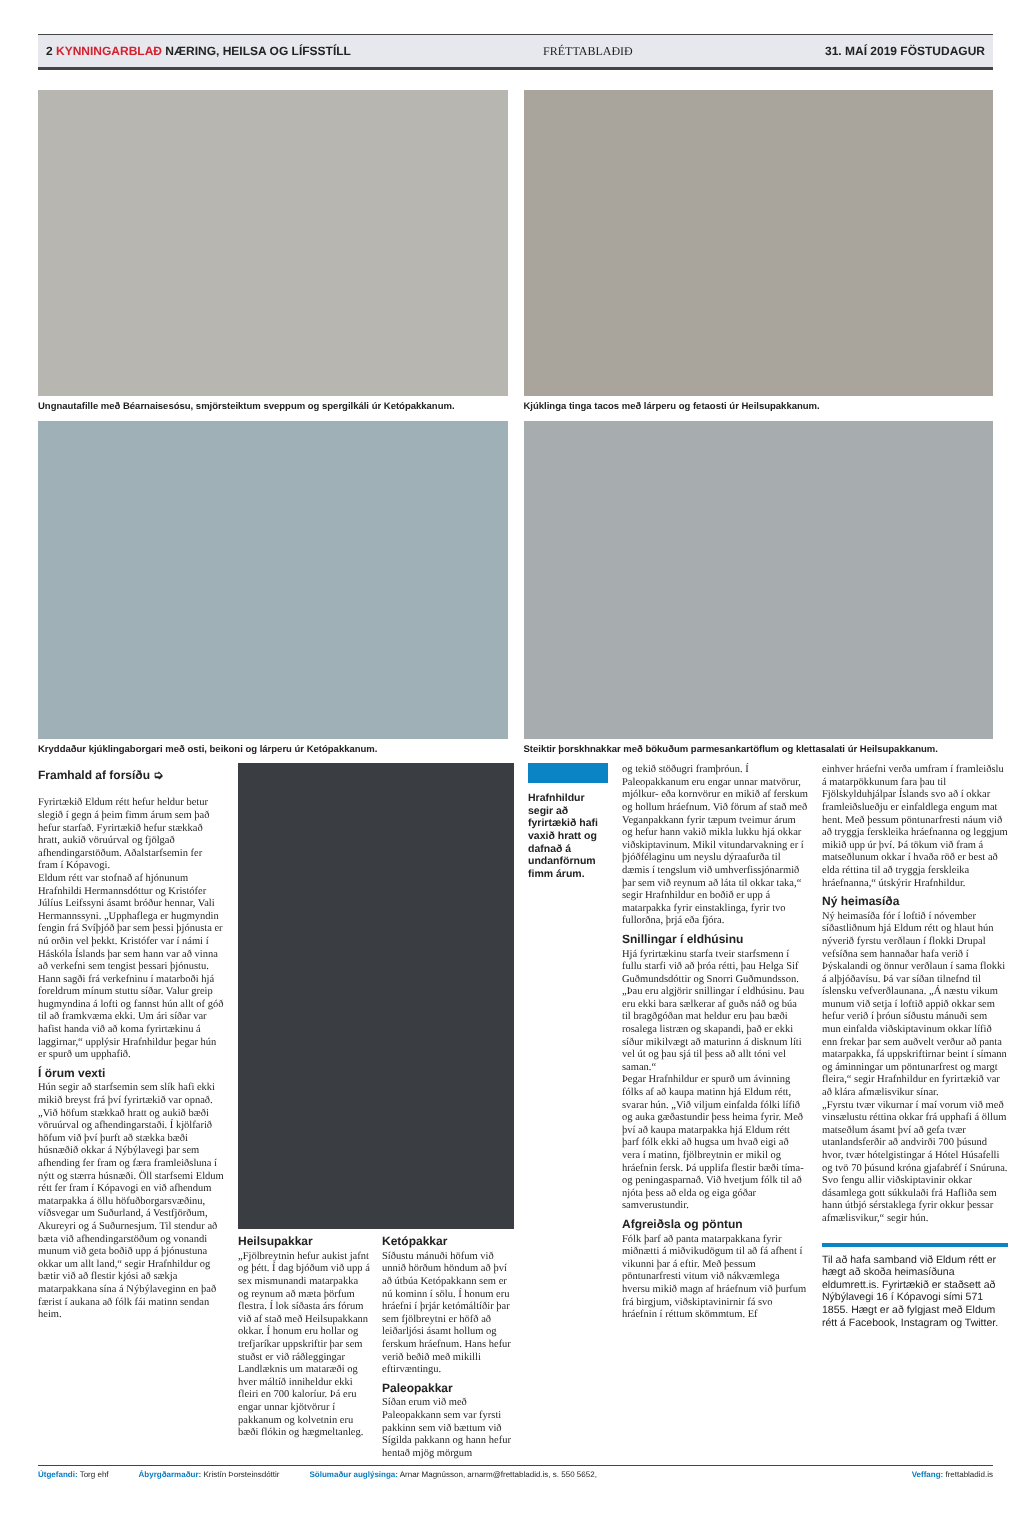2 KYNNINGARBLAÐ NÆRING, HEILSA OG LÍFSSTÍLL FRÉTTABLAÐIÐ 31. MAÍ 2019 FÖSTUDAGUR
Ungnautafille með Béarnaisesósu, smjörsteiktum sveppum og spergilkáli úr Ketópakkanum.
Kjúklinga tinga tacos með lárperu og fetaosti úr Heilsupakkanum.
Kryddaður kjúklingaborgari með osti, beikoni og lárperu úr Ketópakkanum.
Steiktir þorskhnakkar með bökuðum parmesankartöflum og klettasalati úr Heilsupakkanum.
Framhald af forsíðu ➭
Fyrirtækið Eldum rétt hefur heldur betur slegið í gegn á þeim fimm árum sem það hefur starfað. Fyrirtækið hefur stækkað hratt, aukið vöruúrval og fjölgað afhendingarstöðum. Aðalstarfsemin fer fram í Kópavogi.
Eldum rétt var stofnað af hjónunum Hrafnhildi Hermannsdóttur og Kristófer Júlíus Leifssyni ásamt bróður hennar, Vali Hermannssyni. „Upphaflega er hugmyndin fengin frá Svíþjóð þar sem þessi þjónusta er nú orðin vel þekkt. Kristófer var í námi í Háskóla Íslands þar sem hann var að vinna að verkefni sem tengist þessari þjónustu. Hann sagði frá verkefninu í matarboði hjá foreldrum mínum stuttu síðar. Valur greip hugmyndina á lofti og fannst hún allt of góð til að framkvæma ekki. Um ári síðar var hafist handa við að koma fyrirtækinu á laggirnar,“ upplýsir Hrafnhildur þegar hún er spurð um upphafið.
Í örum vexti
Hún segir að starfsemin sem slík hafi ekki mikið breyst frá því fyrirtækið var opnað. „Við höfum stækkað hratt og aukið bæði vöruúrval og afhendingarstaði. Í kjölfarið höfum við því þurft að stækka bæði húsnæðið okkar á Nýbýlavegi þar sem afhending fer fram og færa framleiðsluna í nýtt og stærra húsnæði. Öll starfsemi Eldum rétt fer fram í Kópavogi en við afhendum matarpakka á öllu höfuðborgarsvæðinu, víðsvegar um Suðurland, á Vestfjörðum, Akureyri og á Suðurnesjum. Til stendur að bæta við afhendingarstöðum og vonandi munum við geta boðið upp á þjónustuna okkar um allt land,“ segir Hrafnhildur og bætir við að flestir kjósi að sækja matarpakkana sína á Nýbýlaveginn en það færist í aukana að fólk fái matinn sendan heim.
Heilsupakkar
„Fjölbreytnin hefur aukist jafnt og þétt. Í dag bjóðum við upp á sex mismunandi matarpakka og reynum að mæta þörfum flestra. Í lok síðasta árs fórum við af stað með Heilsupakkann okkar. Í honum eru hollar og trefjaríkar uppskriftir þar sem stuðst er við ráðleggingar Landlæknis um mataræði og hver máltíð inniheldur ekki fleiri en 700 kaloríur. Þá eru engar unnar kjötvörur í pakkanum og kolvetnin eru bæði flókin og hægmeltanleg.
Ketópakkar
Síðustu mánuði höfum við unnið hörðum höndum að því að útbúa Ketópakkann sem er nú kominn í sölu. Í honum eru hráefni í þrjár ketómáltíðir þar sem fjölbreytni er höfð að leiðarljósi ásamt hollum og ferskum hráefnum. Hans hefur verið beðið með mikilli eftirvæntingu.
Paleopakkar
Síðan erum við með Paleopakkann sem var fyrsti pakkinn sem við bættum við Sígilda pakkann og hann hefur hentað mjög mörgum
Hrafnhildur segir að fyrirtækið hafi vaxið hratt og dafnað á undanförnum fimm árum.
og tekið stöðugri framþróun. Í Paleopakkanum eru engar unnar matvörur, mjólkur- eða kornvörur en mikið af ferskum og hollum hráefnum. Við förum af stað með Veganpakkann fyrir tæpum tveimur árum og hefur hann vakið mikla lukku hjá okkar viðskiptavinum. Mikil vitundarvakning er í þjóðfélaginu um neyslu dýraafurða til dæmis í tengslum við umhverfissjónarmið þar sem við reynum að láta til okkar taka,“ segir Hrafnhildur en boðið er upp á matarpakka fyrir einstaklinga, fyrir tvo fullorðna, þrjá eða fjóra.
Snillingar í eldhúsinu
Hjá fyrirtækinu starfa tveir starfsmenn í fullu starfi við að þróa rétti, þau Helga Sif Guðmundsdóttir og Snorri Guðmundsson. „Þau eru algjörir snillingar í eldhúsinu. Þau eru ekki bara sælkerar af guðs náð og búa til bragðgóðan mat heldur eru þau bæði rosalega listræn og skapandi, það er ekki síður mikilvægt að maturinn á disknum líti vel út og þau sjá til þess að allt tóni vel saman.“
Þegar Hrafnhildur er spurð um ávinning fólks af að kaupa matinn hjá Eldum rétt, svarar hún. „Við viljum einfalda fólki lífið og auka gæðastundir þess heima fyrir. Með því að kaupa matarpakka hjá Eldum rétt þarf fólk ekki að hugsa um hvað eigi að vera í matinn, fjölbreytnin er mikil og hráefnin fersk. Þá upplifa flestir bæði tíma- og peningasparnað. Við hvetjum fólk til að njóta þess að elda og eiga góðar samverustundir.
Afgreiðsla og pöntun
Fólk þarf að panta matarpakkana fyrir miðnætti á miðvikudögum til að fá afhent í vikunni þar á eftir. Með þessum pöntunarfresti vitum við nákvæmlega hversu mikið magn af hráefnum við þurfum frá birgjum, viðskiptavinirnir fá svo hráefnin í réttum skömmtum. Ef
einhver hráefni verða umfram í framleiðslu á matarpökkunum fara þau til Fjölskylduhjálpar Íslands svo að í okkar framleiðslueðju er einfaldlega engum mat hent. Með þessum pöntunarfresti náum við að tryggja ferskleika hráefnanna og leggjum mikið upp úr því. Þá tökum við fram á matseðlunum okkar í hvaða röð er best að elda réttina til að tryggja ferskleika hráefnanna,“ útskýrir Hrafnhildur.
Ný heimasíða
Ný heimasíða fór í loftið í nóvember síðastliðnum hjá Eldum rétt og hlaut hún nýverið fyrstu verðlaun í flokki Drupal vefsíðna sem hannaðar hafa verið í Þýskalandi og önnur verðlaun í sama flokki á alþjóðavísu. Þá var síðan tilnefnd til íslensku vefverðlaunana. „Á næstu vikum munum við setja í loftið appið okkar sem hefur verið í þróun síðustu mánuði sem mun einfalda viðskiptavinum okkar lífið enn frekar þar sem auðvelt verður að panta matarpakka, fá uppskriftirnar beint í símann og áminningar um pöntunarfrest og margt fleira,“ segir Hrafnhildur en fyrirtækið var að klára afmælisvikur sínar.
„Fyrstu tvær vikurnar í maí vorum við með vinsælustu réttina okkar frá upphafi á öllum matseðlum ásamt því að gefa tvær utanlandsferðir að andvirði 700 þúsund hvor, tvær hótelgistingar á Hótel Húsafelli og tvö 70 þúsund króna gjafabréf í Snúruna. Svo fengu allir viðskiptavinir okkar dásamlega gott súkkulaði frá Hafliða sem hann útbjó sérstaklega fyrir okkur þessar afmælisvikur,“ segir hún.
Til að hafa samband við Eldum rétt er hægt að skoða heimasíðuna eldumrett.is. Fyrirtækið er staðsett að Nýbýlavegi 16 í Kópavogi sími 571 1855. Hægt er að fylgjast með Eldum rétt á Facebook, Instagram og Twitter.
Útgefandi: Torg ehf Ábyrgðarmaður: Kristín Þorsteinsdóttir Sölumaður auglýsinga: Arnar Magnússon, arnarm@frettabladid.is, s. 550 5652, Veffang: frettabladid.is